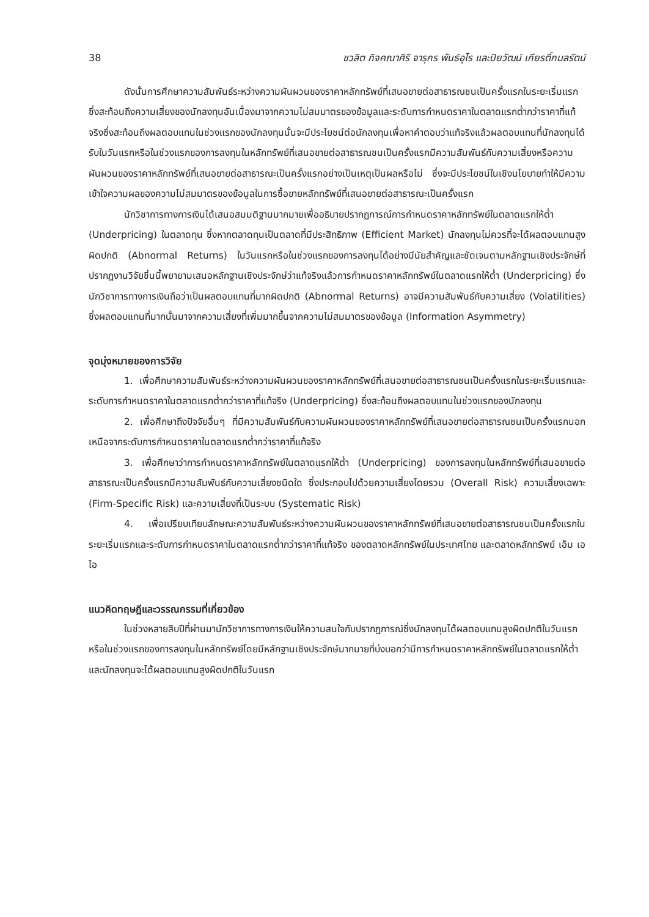38 ชวลิต กิจคณาศิริ จารุกร พันธ์อุไร และปิยวัฒน์ เกียรติ์กมลรัตน์
ดังนั้นการศึกษาความสัมพันธ์ระหว่างความผันผวนของราคาหลักทรัพย์ที่เสนอขายต่อสาธารณชนเป็นครั้งแรกในระยะเริ่มแรกซึ่งสะท้อนถึงความเสี่ยงของนักลงทุนอันเนื่องมาจากความไม่สมมาตรของข้อมูลและระดับการกำหนดราคาในตลาดแรกต่ำกว่าราคาที่แท้จริงซึ่งสะท้อนถึงผลตอบแทนในช่วงแรกของนักลงทุนนั้นจะมีประโยชน์ต่อนักลงทุนเพื่อหาคำตอบว่าแท้จริงแล้วผลตอบแทนที่นักลงทุนได้รับในวันแรกหรือในช่วงแรกของการลงทุนในหลักทรัพย์ที่เสนอขายต่อสาธารณชนเป็นครั้งแรกมีความสัมพันธ์กับความเสี่ยงหรือความผันผวนของราคาหลักทรัพย์ที่เสนอขายต่อสาธารณะเป็นครั้งแรกอย่างเป็นเหตุเป็นผลหรือไม่ ซึ่งจะมีประโยชน์ในเชิงนโยบายทำให้มีความเข้าใจความผลของความไม่สมมาตรของข้อมูลในการซื้อขายหลักทรัพย์ที่เสนอขายต่อสาธารณะเป็นครั้งแรก
นักวิชาการทางการเงินได้เสนอสมมติฐานมากมายเพื่ออธิบายปรากฏการณ์การกำหนดราคาหลักทรัพย์ในตลาดแรกให้ต่ำ (Underpricing) ในตลาดทุน ซึ่งหากตลาดทุนเป็นตลาดที่มีประสิทธิภาพ (Efficient Market) นักลงทุนไม่ควรที่จะได้ผลตอบแทนสูงผิดปกติ (Abnormal Returns) ในวันแรกหรือในช่วงแรกของการลงทุนได้อย่างมีนัยสำคัญและชัดเจนตามหลักฐานเชิงประจักษ์ที่ปรากฏงานวิจัยชิ้นนี้พยายามเสนอหลักฐานเชิงประจักษ์ว่าแท้จริงแล้วการกำหนดราคาหลักทรัพย์ในตลาดแรกให้ต่ำ (Underpricing) ซึ่งนักวิชาการทางการเงินถือว่าเป็นผลตอบแทนที่มากผิดปกติ (Abnormal Returns) อาจมีความสัมพันธ์กับความเสี่ยง (Volatilities) ซึ่งผลตอบแทนที่มากนั้นมาจากความเสี่ยงที่เพิ่มมากขึ้นจากความไม่สมมาตรของข้อมูล (Information Asymmetry)
จุดมุ่งหมายของการวิจัย
1. เพื่อศึกษาความสัมพันธ์ระหว่างความผันผวนของราคาหลักทรัพย์ที่เสนอขายต่อสาธารณชนเป็นครั้งแรกในระยะเริ่มแรกและระดับการกำหนดราคาในตลาดแรกต่ำกว่าราคาที่แท้จริง (Underpricing) ซึ่งสะท้อนถึงผลตอบแทนในช่วงแรกของนักลงทุน
2. เพื่อศึกษาถึงปัจจัยอื่นๆ ที่มีความสัมพันธ์กับความผันผวนของราคาหลักทรัพย์ที่เสนอขายต่อสาธารณชนเป็นครั้งแรกนอกเหนือจากระดับการกำหนดราคาในตลาดแรกต่ำกว่าราคาที่แท้จริง
3. เพื่อศึกษาว่าการกำหนดราคาหลักทรัพย์ในตลาดแรกให้ต่ำ (Underpricing) ของการลงทุนในหลักทรัพย์ที่เสนอขายต่อสาธารณะเป็นครั้งแรกมีความสัมพันธ์กับความเสี่ยงชนิดใด ซึ่งประกอบไปด้วยความเสี่ยงโดยรวม (Overall Risk) ความเสี่ยงเฉพาะ (Firm-Specific Risk) และความเสี่ยงที่เป็นระบบ (Systematic Risk)
4. เพื่อเปรียบเทียบลักษณะความสัมพันธ์ระหว่างความผันผวนของราคาหลักทรัพย์ที่เสนอขายต่อสาธารณชนเป็นครั้งแรกในระยะเริ่มแรกและระดับการกำหนดราคาในตลาดแรกต่ำกว่าราคาที่แท้จริง ของตลาดหลักทรัพย์ในประเทศไทย และตลาดหลักทรัพย์ เอ็ม เอ ไอ
แนวคิดทฤษฎีและวรรณกรรมที่เกี่ยวข้อง
ในช่วงหลายสิบปีที่ผ่านมานักวิชาการทางการเงินให้ความสนใจกับปรากฏการณ์ซึ่งนักลงทุนได้ผลตอบแทนสูงผิดปกติในวันแรกหรือในช่วงแรกของการลงทุนในหลักทรัพย์โดยมีหลักฐานเชิงประจักษ์มากมายที่บ่งบอกว่ามีการกำหนดราคาหลักทรัพย์ในตลาดแรกให้ต่ำและนักลงทุนจะได้ผลตอบแทนสูงผิดปกติในวันแรก